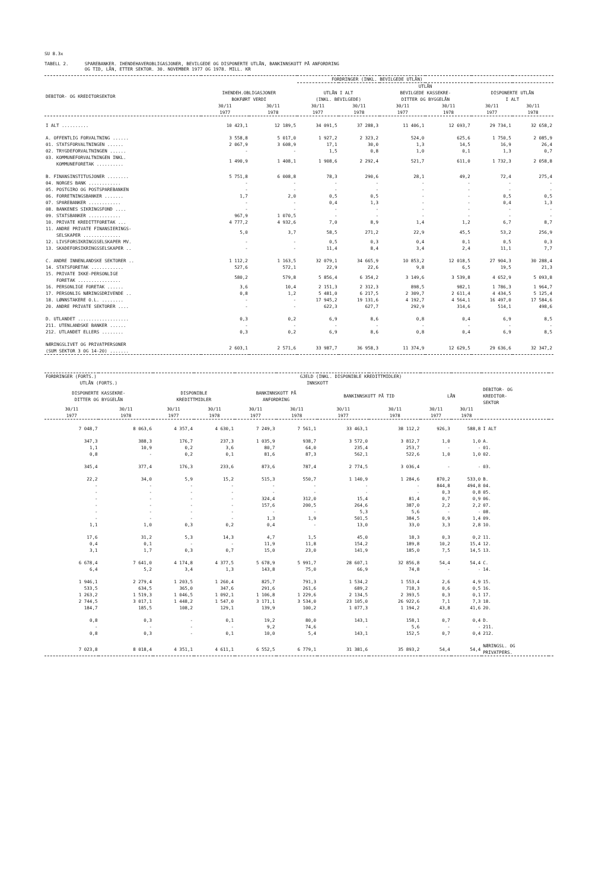SU 8.3x
TABELL 2. SPAREBANKER. IHENDEHAVEROBLIGASJONER, BEVILGEDE OG DISPONERTE UTLÅN, BANKINNSKOTT PÅ ANFORDRING
OG TID, LÅN, ETTER SEKTOR. 30. NOVEMBER 1977 OG 1978. MILL. KR
| | FORDRINGER (INKL. BEVILGEDE UTLÅN) | | | | | | | |
| --- | --- | --- | --- | --- | --- | --- | --- | --- |
| | | | UTLÅN | | | | | |
| DEBITOR- OG KREDITORSEKTOR | IHENDEH.OBLIGASJONER BOKFØRT VERDI | | UTLÅN I ALT (INKL. BEVILGEDE) | | BEVILGEDE KASSEKRE- DITTER OG BYGGELÅN | | DISPONERTE UTLÅN I ALT | |
| | 30/11 1977 | 30/11 1978 | 30/11 1977 | 30/11 1978 | 30/11 1977 | 30/11 1978 | 30/11 1977 | 30/11 1978 |
| I ALT .......... | 10 423,1 | 12 189,5 | 34 091,5 | 37 288,3 | 11 406,1 | 12 693,7 | 29 734,1 | 32 658,2 |
| A. OFFENTLIG FORVALTNING ...... | 3 558,8 | 5 017,0 | 1 927,2 | 2 323,2 | 524,0 | 625,6 | 1 750,5 | 2 085,9 |
| 01. STATSFORVALTNINGEN ...... | 2 067,9 | 3 608,9 | 17,1 | 30,0 | 1,3 | 14,5 | 16,9 | 26,4 |
| 02. TRYGDEFORVALTNINGEN ...... | - | - | 1,5 | 0,8 | 1,0 | 0,1 | 1,3 | 0,7 |
| 03. KOMMUNEFORVALTNINGEN INKL. KOMMUNEFORETAK .......... | 1 490,9 | 1 408,1 | 1 908,6 | 2 292,4 | 521,7 | 611,0 | 1 732,3 | 2 058,8 |
| B. FINANSINSTITUSJONER ........ | 5 751,8 | 6 008,8 | 78,3 | 290,6 | 28,1 | 49,2 | 72,4 | 275,4 |
| 04. NORGES BANK ............ | - | - | - | - | - | - | - | - |
| 05. POSTGIRO OG POSTSPAREBANKEN | - | - | - | - | - | - | - | - |
| 06. FORRETNINGSBANKER ....... | 1,7 | 2,0 | 0,5 | 0,5 | - | - | 0,5 | 0,5 |
| 07. SPAREBANKER ............ | - | - | 0,4 | 1,3 | - | - | 0,4 | 1,3 |
| 08. BANKENES SIKRINGSFOND .... | - | - | - | - | - | - | - | - |
| 09. STATSBANKER ............ | 967,9 | 1 070,5 | - | - | - | - | - | - |
| 10. PRIVATE KREDITTFORETAK ... | 4 777,2 | 4 932,6 | 7,0 | 8,9 | 1,4 | 1,2 | 6,7 | 8,7 |
| 11. ANDRE PRIVATE FINANSIERINGS- SELSKAPER .............. | 5,0 | 3,7 | 58,5 | 271,2 | 22,9 | 45,5 | 53,2 | 256,9 |
| 12. LIVSFORSIKRINGSSELSKAPER MV. | - | - | 0,5 | 0,3 | 0,4 | 0,1 | 0,5 | 0,3 |
| 13. SKADEFORSIKRINGSSELSKAPER .. | - | - | 11,4 | 8,4 | 3,4 | 2,4 | 11,1 | 7,7 |
| C. ANDRE INNENLANDSKE SEKTORER .. | 1 112,2 | 1 163,5 | 32 079,1 | 34 665,9 | 10 853,2 | 12 018,5 | 27 904,3 | 30 288,4 |
| 14. STATSFORETAK ............ | 527,6 | 572,1 | 22,9 | 22,6 | 9,8 | 6,5 | 19,5 | 21,3 |
| 15. PRIVATE IKKE-PERSONLIGE FORETAK ................ | 580,2 | 579,8 | 5 856,4 | 6 354,2 | 3 149,6 | 3 539,8 | 4 652,9 | 5 093,8 |
| 16. PERSONLIGE FORETAK ...... | 3,6 | 10,4 | 2 151,3 | 2 312,3 | 898,5 | 982,1 | 1 786,3 | 1 964,7 |
| 17. PERSONLIG NÆRINGSDRIVENDE .. | 0,8 | 1,2 | 5 481,0 | 6 217,5 | 2 309,7 | 2 611,4 | 4 434,5 | 5 125,4 |
| 18. LØNNSTAKERE O.L. ........ | - | - | 17 945,2 | 19 131,6 | 4 192,7 | 4 564,1 | 16 497,0 | 17 584,6 |
| 20. ANDRE PRIVATE SEKTORER .... | - | - | 622,3 | 627,7 | 292,9 | 314,6 | 514,1 | 498,6 |
| D. UTLANDET ................... | 0,3 | 0,2 | 6,9 | 8,6 | 0,8 | 0,4 | 6,9 | 8,5 |
| 211. UTENLANDSKE BANKER ...... | - | - | - | - | - | - | - | - |
| 212. UTLANDET ELLERS ........ | 0,3 | 0,2 | 6,9 | 8,6 | 0,8 | 0,4 | 6,9 | 8,5 |
| NÆRINGSLIVET OG PRIVATPERSONER (SUM SEKTOR 3 OG 14-20) ....... | 2 603,1 | 2 571,6 | 33 987,7 | 36 958,3 | 11 374,9 | 12 629,5 | 29 636,6 | 32 347,2 |
| FORDRINGER (FORTS.) | | GJELD (INKL. DISPONIBLE KREDITTMIDLER) | | | | | | | | | |
| --- | --- | --- | --- | --- | --- | --- | --- | --- | --- | --- | --- |
| UTLÅN (FORTS.) | | INNSKOTT | | | | | | | | | |
| DISPONERTE KASSEKRE- DITTER OG BYGGELÅN | | DISPONIBLE KREDITTMIDLER | | BANKINNSKOTT PÅ ANFORDRING | | BANKINNSKOTT PÅ TID | | LÅN | | DEBITOR- OG KREDITOR- SEKTOR | |
| 30/11 1977 | 30/11 1978 | 30/11 1977 | 30/11 1978 | 30/11 1977 | 30/11 1978 | 30/11 1977 | 30/11 1978 | 30/11 1977 | 30/11 1978 | | |
| 7 048,7 | 8 063,6 | 4 357,4 | 4 630,1 | 7 249,3 | 7 561,1 | 33 463,1 | 38 112,2 | 926,3 | 588,8 | I ALT | |
| 347,3 | 388,3 | 176,7 | 237,3 | 1 035,9 | 938,7 | 3 572,0 | 3 812,7 | 1,0 | 1,0 | A. | |
| 1,1 | 10,9 | 0,2 | 3,6 | 80,7 | 64,0 | 235,4 | 253,7 | - | - | 01. | |
| 0,8 | - | 0,2 | 0,1 | 81,6 | 87,3 | 562,1 | 522,6 | 1,0 | 1,0 | 02. | |
| 345,4 | 377,4 | 176,3 | 233,6 | 873,6 | 787,4 | 2 774,5 | 3 036,4 | - | - | 03. | |
| 22,2 | 34,0 | 5,9 | 15,2 | 515,3 | 550,7 | 1 140,9 | 1 284,6 | 870,2 | 533,0 | B. | |
| - | - | - | - | - | - | - | - | 844,8 | 494,8 | 04. | |
| - | - | - | - | - | - | - | - | 0,3 | 0,8 | 05. | |
| - | - | - | - | 324,4 | 312,0 | 15,4 | 81,4 | 0,7 | 0,9 | 06. | |
| - | - | - | - | 157,6 | 200,5 | 264,6 | 387,0 | 2,2 | 2,2 | 07. | |
| - | - | - | - | - | - | 5,3 | 5,6 | - | - | 08. | |
| - | - | - | - | 1,3 | 1,9 | 501,5 | 384,5 | 0,9 | 1,4 | 09. | |
| 1,1 | 1,0 | 0,3 | 0,2 | 0,4 | - | 13,0 | 33,0 | 3,3 | 2,8 | 10. | |
| 17,6 | 31,2 | 5,3 | 14,3 | 4,7 | 1,5 | 45,0 | 18,3 | 0,3 | 0,2 | 11. | |
| 0,4 | 0,1 | - | - | 11,9 | 11,8 | 154,2 | 189,8 | 10,2 | 15,4 | 12. | |
| 3,1 | 1,7 | 0,3 | 0,7 | 15,0 | 23,0 | 141,9 | 185,0 | 7,5 | 14,5 | 13. | |
| 6 678,4 | 7 641,0 | 4 174,8 | 4 377,5 | 5 678,9 | 5 991,7 | 28 607,1 | 32 856,8 | 54,4 | 54,4 | C. | |
| 6,4 | 5,2 | 3,4 | 1,3 | 143,8 | 75,0 | 66,9 | 74,8 | - | - | 14. | |
| 1 946,1 | 2 279,4 | 1 203,5 | 1 260,4 | 825,7 | 791,3 | 1 534,2 | 1 553,4 | 2,6 | 4,9 | 15. | |
| 533,5 | 634,5 | 365,0 | 347,6 | 291,6 | 261,6 | 689,2 | 718,3 | 0,6 | 0,5 | 16. | |
| 1 263,2 | 1 519,3 | 1 046,5 | 1 092,1 | 1 106,8 | 1 229,6 | 2 134,5 | 2 393,5 | 0,3 | 0,1 | 17. | |
| 2 744,5 | 3 017,1 | 1 448,2 | 1 547,0 | 3 171,1 | 3 534,0 | 23 105,0 | 26 922,6 | 7,1 | 7,3 | 18. | |
| 184,7 | 185,5 | 108,2 | 129,1 | 139,9 | 100,2 | 1 077,3 | 1 194,2 | 43,8 | 41,6 | 20. | |
| 0,8 | 0,3 | - | 0,1 | 19,2 | 80,0 | 143,1 | 158,1 | 0,7 | 0,4 | D. | |
| - | - | - | - | 9,2 | 74,6 | - | 5,6 | - | - | 211. | |
| 0,8 | 0,3 | - | 0,1 | 10,0 | 5,4 | 143,1 | 152,5 | 0,7 | 0,4 | 212. | |
| 7 023,8 | 8 018,4 | 4 351,1 | 4 611,1 | 6 552,5 | 6 779,1 | 31 381,6 | 35 893,2 | 54,4 | 54,4 | NÆRINGSL. OG PRIVATPERS. | |